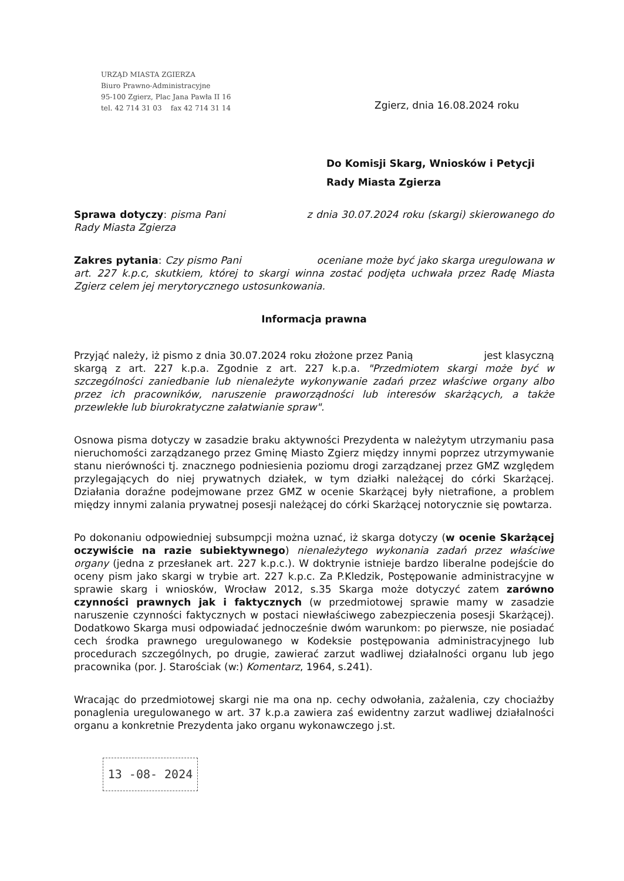URZĄD MIASTA ZGIERZA
Biuro Prawno-Administracyjne
95-100 Zgierz, Plac Jana Pawła II 16
tel. 42 714 31 03 fax 42 714 31 14
Zgierz, dnia 16.08.2024 roku
Do Komisji Skarg, Wniosków i Petycji
Rady Miasta Zgierza
Sprawa dotyczy: pisma Pani z dnia 30.07.2024 roku (skargi) skierowanego do Rady Miasta Zgierza
Zakres pytania: Czy pismo Pani oceniane może być jako skarga uregulowana w art. 227 k.p.c, skutkiem, której to skargi winna zostać podjęta uchwała przez Radę Miasta Zgierz celem jej merytorycznego ustosunkowania.
Informacja prawna
Przyjąć należy, iż pismo z dnia 30.07.2024 roku złożone przez Panią jest klasyczną skargą z art. 227 k.p.a. Zgodnie z art. 227 k.p.a. "Przedmiotem skargi może być w szczególności zaniedbanie lub nienależyte wykonywanie zadań przez właściwe organy albo przez ich pracowników, naruszenie praworządności lub interesów skarżących, a także przewlekłe lub biurokratyczne załatwianie spraw".
Osnowa pisma dotyczy w zasadzie braku aktywności Prezydenta w należytym utrzymaniu pasa nieruchomości zarządzanego przez Gminę Miasto Zgierz między innymi poprzez utrzymywanie stanu nierówności tj. znacznego podniesienia poziomu drogi zarządzanej przez GMZ względem przylegających do niej prywatnych działek, w tym działki należącej do córki Skarżącej. Działania doraźne podejmowane przez GMZ w ocenie Skarżącej były nietrafione, a problem między innymi zalania prywatnej posesji należącej do córki Skarżącej notorycznie się powtarza.
Po dokonaniu odpowiedniej subsumpcji można uznać, iż skarga dotyczy (w ocenie Skarżącej oczywiście na razie subiektywnego) nienależytego wykonania zadań przez właściwe organy (jedna z przesłanek art. 227 k.p.c.). W doktrynie istnieje bardzo liberalne podejście do oceny pism jako skargi w trybie art. 227 k.p.c. Za P.Kledzik, Postępowanie administracyjne w sprawie skarg i wniosków, Wrocław 2012, s.35 Skarga może dotyczyć zatem zarówno czynności prawnych jak i faktycznych (w przedmiotowej sprawie mamy w zasadzie naruszenie czynności faktycznych w postaci niewłaściwego zabezpieczenia posesji Skarżącej). Dodatkowo Skarga musi odpowiadać jednocześnie dwóm warunkom: po pierwsze, nie posiadać cech środka prawnego uregulowanego w Kodeksie postępowania administracyjnego lub procedurach szczególnych, po drugie, zawierać zarzut wadliwej działalności organu lub jego pracownika (por. J. Starościak (w:) Komentarz, 1964, s.241).
Wracając do przedmiotowej skargi nie ma ona np. cechy odwołania, zażalenia, czy chociażby ponaglenia uregulowanego w art. 37 k.p.a zawiera zaś ewidentny zarzut wadliwej działalności organu a konkretnie Prezydenta jako organu wykonawczego j.st.
13 -08- 2024